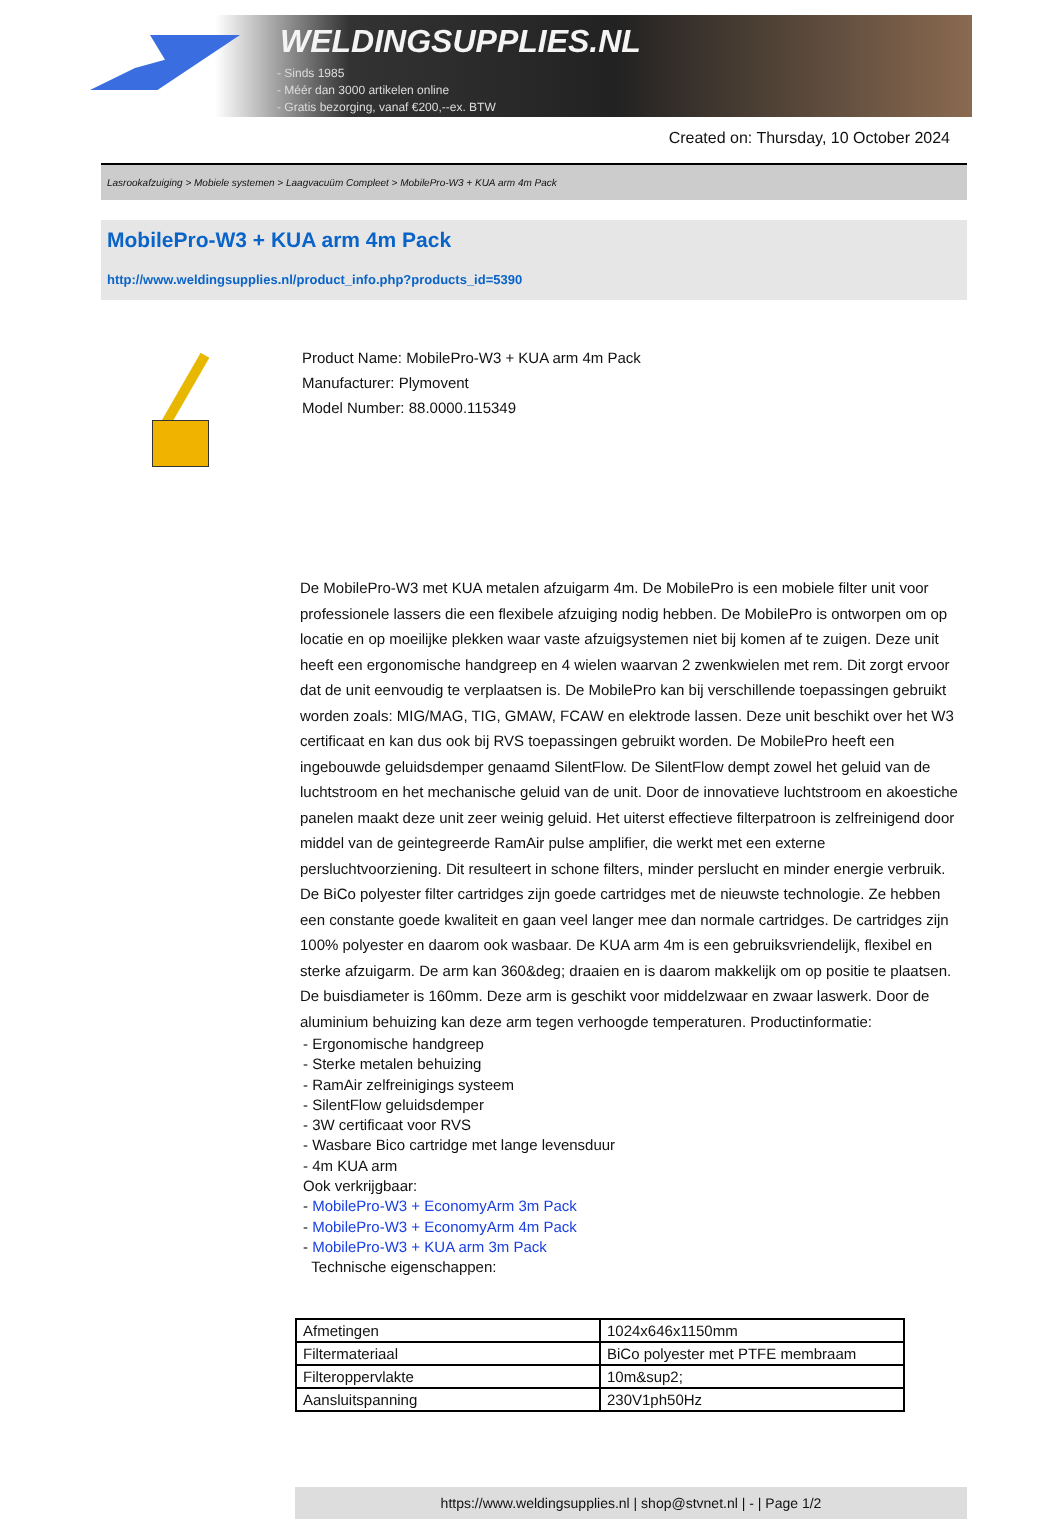WELDINGSUPPLIES.NL
- Sinds 1985
- Méér dan 3000 artikelen online
- Gratis bezorging, vanaf €200,--ex. BTW
Created on: Thursday, 10 October 2024
Lasrookafzuiging > Mobiele systemen > Laagvacuüm Compleet > MobilePro-W3 + KUA arm 4m Pack
MobilePro-W3 + KUA arm 4m Pack
http://www.weldingsupplies.nl/product_info.php?products_id=5390
Product Name: MobilePro-W3 + KUA arm 4m Pack
Manufacturer: Plymovent
Model Number: 88.0000.115349
De MobilePro-W3 met KUA metalen afzuigarm 4m. De MobilePro is een mobiele filter unit voor professionele lassers die een flexibele afzuiging nodig hebben. De MobilePro is ontworpen om op locatie en op moeilijke plekken waar vaste afzuigsystemen niet bij komen af te zuigen. Deze unit heeft een ergonomische handgreep en 4 wielen waarvan 2 zwenkwielen met rem. Dit zorgt ervoor dat de unit eenvoudig te verplaatsen is. De MobilePro kan bij verschillende toepassingen gebruikt worden zoals: MIG/MAG, TIG, GMAW, FCAW en elektrode lassen. Deze unit beschikt over het W3 certificaat en kan dus ook bij RVS toepassingen gebruikt worden. De MobilePro heeft een ingebouwde geluidsdemper genaamd SilentFlow. De SilentFlow dempt zowel het geluid van de luchtstroom en het mechanische geluid van de unit. Door de innovatieve luchtstroom en akoestiche panelen maakt deze unit zeer weinig geluid. Het uiterst effectieve filterpatroon is zelfreinigend door middel van de geintegreerde RamAir pulse amplifier, die werkt met een externe persluchtvoorziening. Dit resulteert in schone filters, minder perslucht en minder energie verbruik. De BiCo polyester filter cartridges zijn goede cartridges met de nieuwste technologie. Ze hebben een constante goede kwaliteit en gaan veel langer mee dan normale cartridges. De cartridges zijn 100% polyester en daarom ook wasbaar. De KUA arm 4m is een gebruiksvriendelijk, flexibel en sterke afzuigarm. De arm kan 360&deg; draaien en is daarom makkelijk om op positie te plaatsen. De buisdiameter is 160mm. Deze arm is geschikt voor middelzwaar en zwaar laswerk. Door de aluminium behuizing kan deze arm tegen verhoogde temperaturen. Productinformatie:
- Ergonomische handgreep
- Sterke metalen behuizing
- RamAir zelfreinigings systeem
- SilentFlow geluidsdemper
- 3W certificaat voor RVS
- Wasbare Bico cartridge met lange levensduur
- 4m KUA arm
Ook verkrijgbaar:
- MobilePro-W3 + EconomyArm 3m Pack
- MobilePro-W3 + EconomyArm 4m Pack
- MobilePro-W3 + KUA arm 3m Pack
Technische eigenschappen:
| Afmetingen | 1024x646x1150mm |
| Filtermateriaal | BiCo polyester met PTFE membraam |
| Filteroppervlakte | 10m&sup2; |
| Aansluitspanning | 230V1ph50Hz |
https://www.weldingsupplies.nl | shop@stvnet.nl | - | Page 1/2